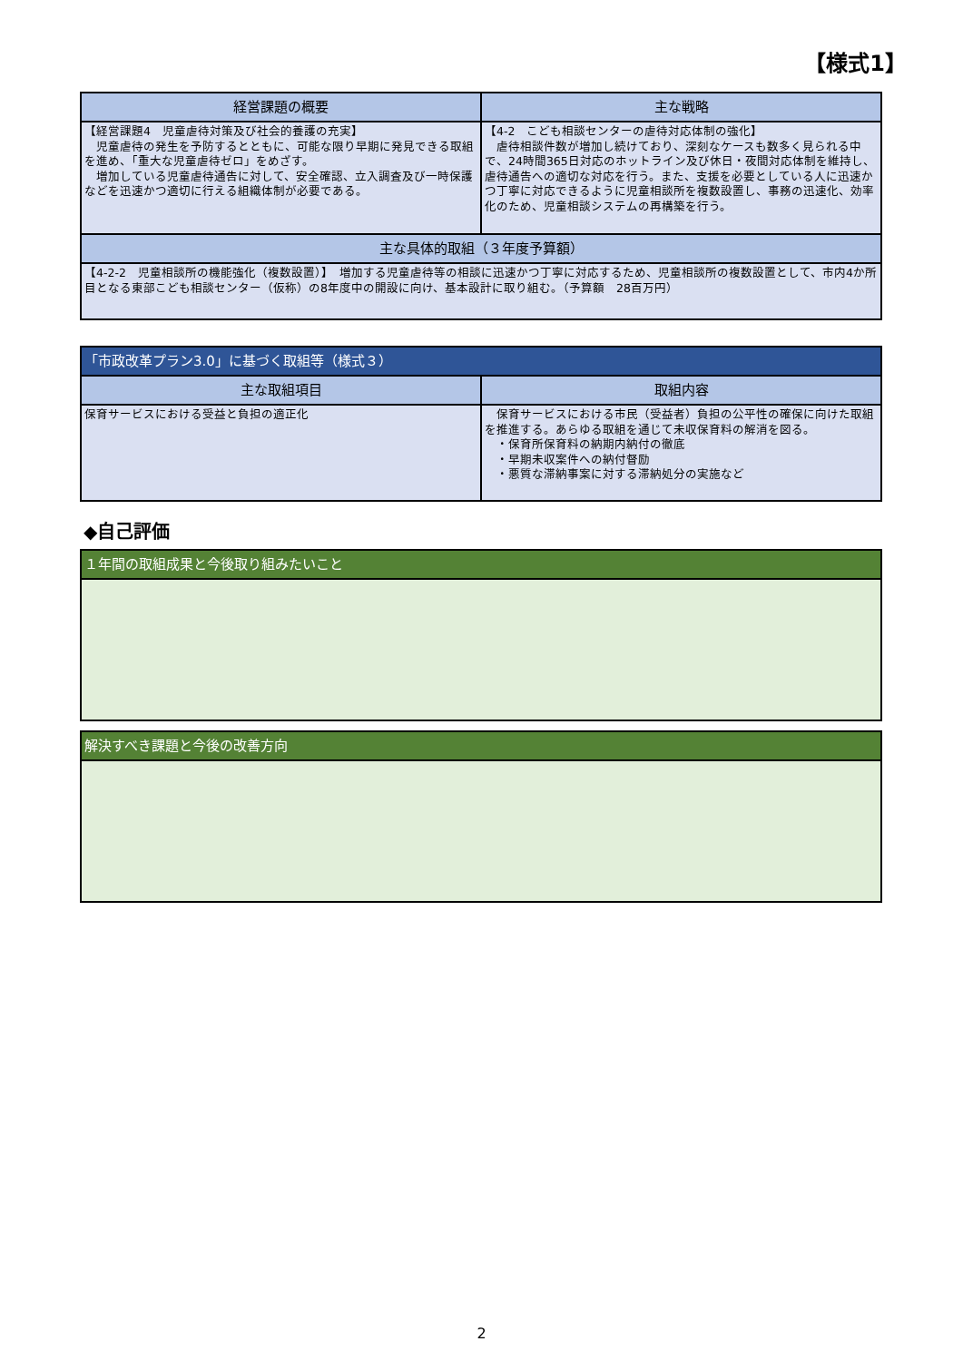【様式1】
| 経営課題の概要 | 主な戦略 |
| --- | --- |
| 【経営課題4 児童虐待対策及び社会的養護の充実】 児童虐待の発生を予防するとともに、可能な限り早期に発見できる取組を進め、「重大な児童虐待ゼロ」をめざす。 増加している児童虐待通告に対して、安全確認、立入調査及び一時保護などを迅速かつ適切に行える組織体制が必要である。 | 【4-2 こども相談センターの虐待対応体制の強化】 虐待相談件数が増加し続けており、深刻なケースも数多く見られる中で、24時間365日対応のホットライン及び休日・夜間対応体制を維持し、虐待通告への適切な対応を行う。また、支援を必要としている人に迅速かつ丁寧に対応できるように児童相談所を複数設置し、事務の迅速化、効率化のため、児童相談システムの再構築を行う。 |
| 主な具体的取組（３年度予算額） | |
| 【4-2-2 児童相談所の機能強化（複数設置）】 増加する児童虐待等の相談に迅速かつ丁寧に対応するため、児童相談所の複数設置として、市内4か所目となる東部こども相談センター（仮称）の8年度中の開設に向け、基本設計に取り組む。（予算額 28百万円） | |
| 「市政改革プラン3.0」に基づく取組等（様式３） | |
| --- | --- |
| 主な取組項目 | 取組内容 |
| 保育サービスにおける受益と負担の適正化 | 保育サービスにおける市民（受益者）負担の公平性の確保に向けた取組を推進する。あらゆる取組を通じて未収保育料の解消を図る。 ・保育所保育料の納期内納付の徹底 ・早期未収案件への納付督励 ・悪質な滞納事案に対する滞納処分の実施など |
◆自己評価
| １年間の取組成果と今後取り組みたいこと |
| --- |
| 解決すべき課題と今後の改善方向 |
| --- |
2